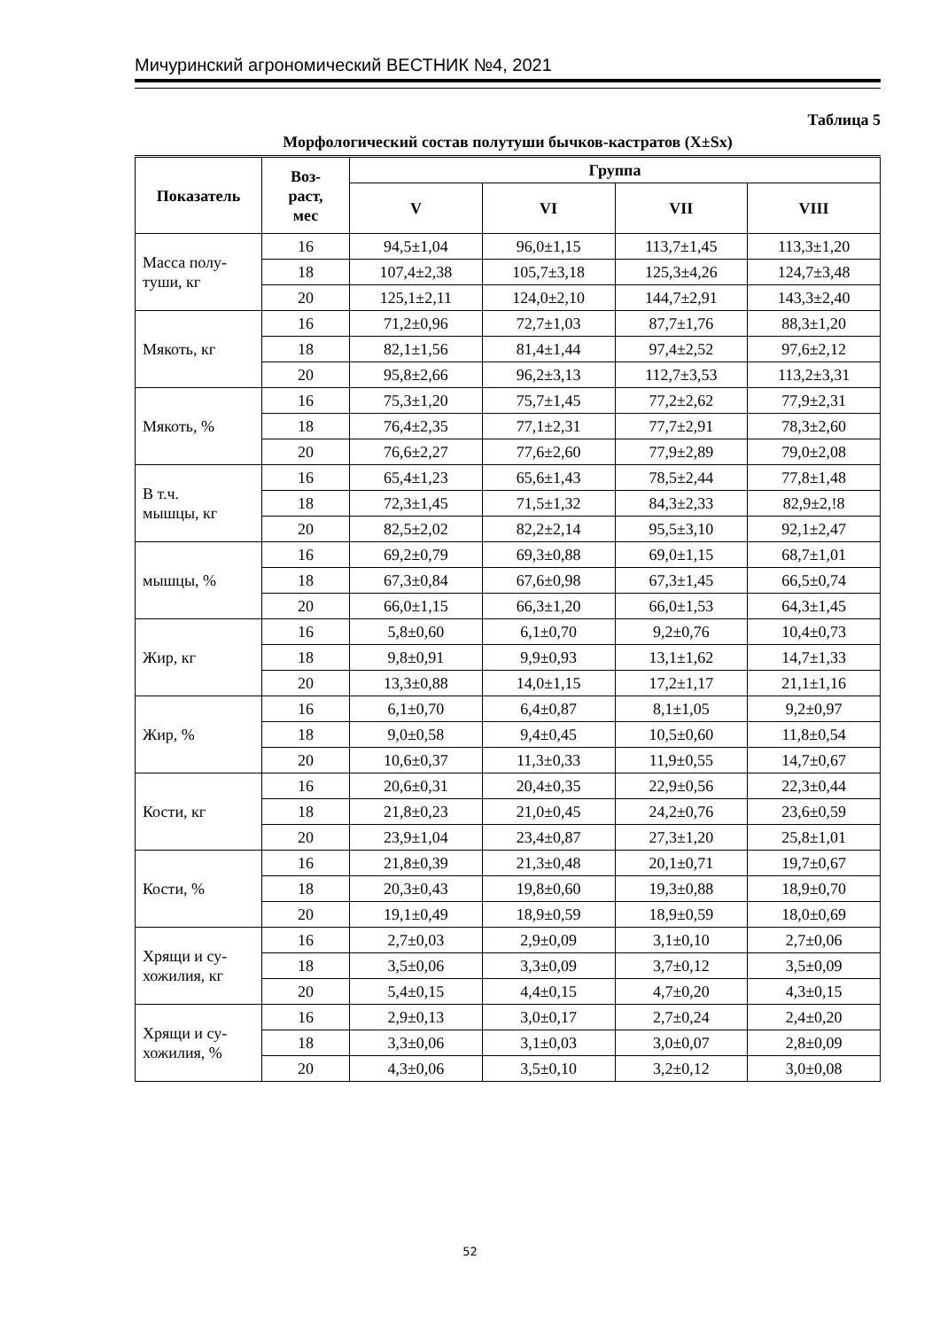Мичуринский агрономический ВЕСТНИК №4, 2021
Таблица 5
Морфологический состав полутуши бычков-кастратов (X±Sx)
| Показатель | Воз- раст, мес | Группа | | | |
| --- | --- | --- | --- | --- | --- |
| | | V | VI | VII | VIII |
| Масса полу- туши, кг | 16 | 94,5±1,04 | 96,0±1,15 | 113,7±1,45 | 113,3±1,20 |
| | 18 | 107,4±2,38 | 105,7±3,18 | 125,3±4,26 | 124,7±3,48 |
| | 20 | 125,1±2,11 | 124,0±2,10 | 144,7±2,91 | 143,3±2,40 |
| Мякоть, кг | 16 | 71,2±0,96 | 72,7±1,03 | 87,7±1,76 | 88,3±1,20 |
| | 18 | 82,1±1,56 | 81,4±1,44 | 97,4±2,52 | 97,6±2,12 |
| | 20 | 95,8±2,66 | 96,2±3,13 | 112,7±3,53 | 113,2±3,31 |
| Мякоть, % | 16 | 75,3±1,20 | 75,7±1,45 | 77,2±2,62 | 77,9±2,31 |
| | 18 | 76,4±2,35 | 77,1±2,31 | 77,7±2,91 | 78,3±2,60 |
| | 20 | 76,6±2,27 | 77,6±2,60 | 77,9±2,89 | 79,0±2,08 |
| В т.ч. мышцы, кг | 16 | 65,4±1,23 | 65,6±1,43 | 78,5±2,44 | 77,8±1,48 |
| | 18 | 72,3±1,45 | 71,5±1,32 | 84,3±2,33 | 82,9±2,!8 |
| | 20 | 82,5±2,02 | 82,2±2,14 | 95,5±3,10 | 92,1±2,47 |
| мышцы, % | 16 | 69,2±0,79 | 69,3±0,88 | 69,0±1,15 | 68,7±1,01 |
| | 18 | 67,3±0,84 | 67,6±0,98 | 67,3±1,45 | 66,5±0,74 |
| | 20 | 66,0±1,15 | 66,3±1,20 | 66,0±1,53 | 64,3±1,45 |
| Жир, кг | 16 | 5,8±0,60 | 6,1±0,70 | 9,2±0,76 | 10,4±0,73 |
| | 18 | 9,8±0,91 | 9,9±0,93 | 13,1±1,62 | 14,7±1,33 |
| | 20 | 13,3±0,88 | 14,0±1,15 | 17,2±1,17 | 21,1±1,16 |
| Жир, % | 16 | 6,1±0,70 | 6,4±0,87 | 8,1±1,05 | 9,2±0,97 |
| | 18 | 9,0±0,58 | 9,4±0,45 | 10,5±0,60 | 11,8±0,54 |
| | 20 | 10,6±0,37 | 11,3±0,33 | 11,9±0,55 | 14,7±0,67 |
| Кости, кг | 16 | 20,6±0,31 | 20,4±0,35 | 22,9±0,56 | 22,3±0,44 |
| | 18 | 21,8±0,23 | 21,0±0,45 | 24,2±0,76 | 23,6±0,59 |
| | 20 | 23,9±1,04 | 23,4±0,87 | 27,3±1,20 | 25,8±1,01 |
| Кости, % | 16 | 21,8±0,39 | 21,3±0,48 | 20,1±0,71 | 19,7±0,67 |
| | 18 | 20,3±0,43 | 19,8±0,60 | 19,3±0,88 | 18,9±0,70 |
| | 20 | 19,1±0,49 | 18,9±0,59 | 18,9±0,59 | 18,0±0,69 |
| Хрящи и су- хожилия, кг | 16 | 2,7±0,03 | 2,9±0,09 | 3,1±0,10 | 2,7±0,06 |
| | 18 | 3,5±0,06 | 3,3±0,09 | 3,7±0,12 | 3,5±0,09 |
| | 20 | 5,4±0,15 | 4,4±0,15 | 4,7±0,20 | 4,3±0,15 |
| Хрящи и су- хожилия, % | 16 | 2,9±0,13 | 3,0±0,17 | 2,7±0,24 | 2,4±0,20 |
| | 18 | 3,3±0,06 | 3,1±0,03 | 3,0±0,07 | 2,8±0,09 |
| | 20 | 4,3±0,06 | 3,5±0,10 | 3,2±0,12 | 3,0±0,08 |
52